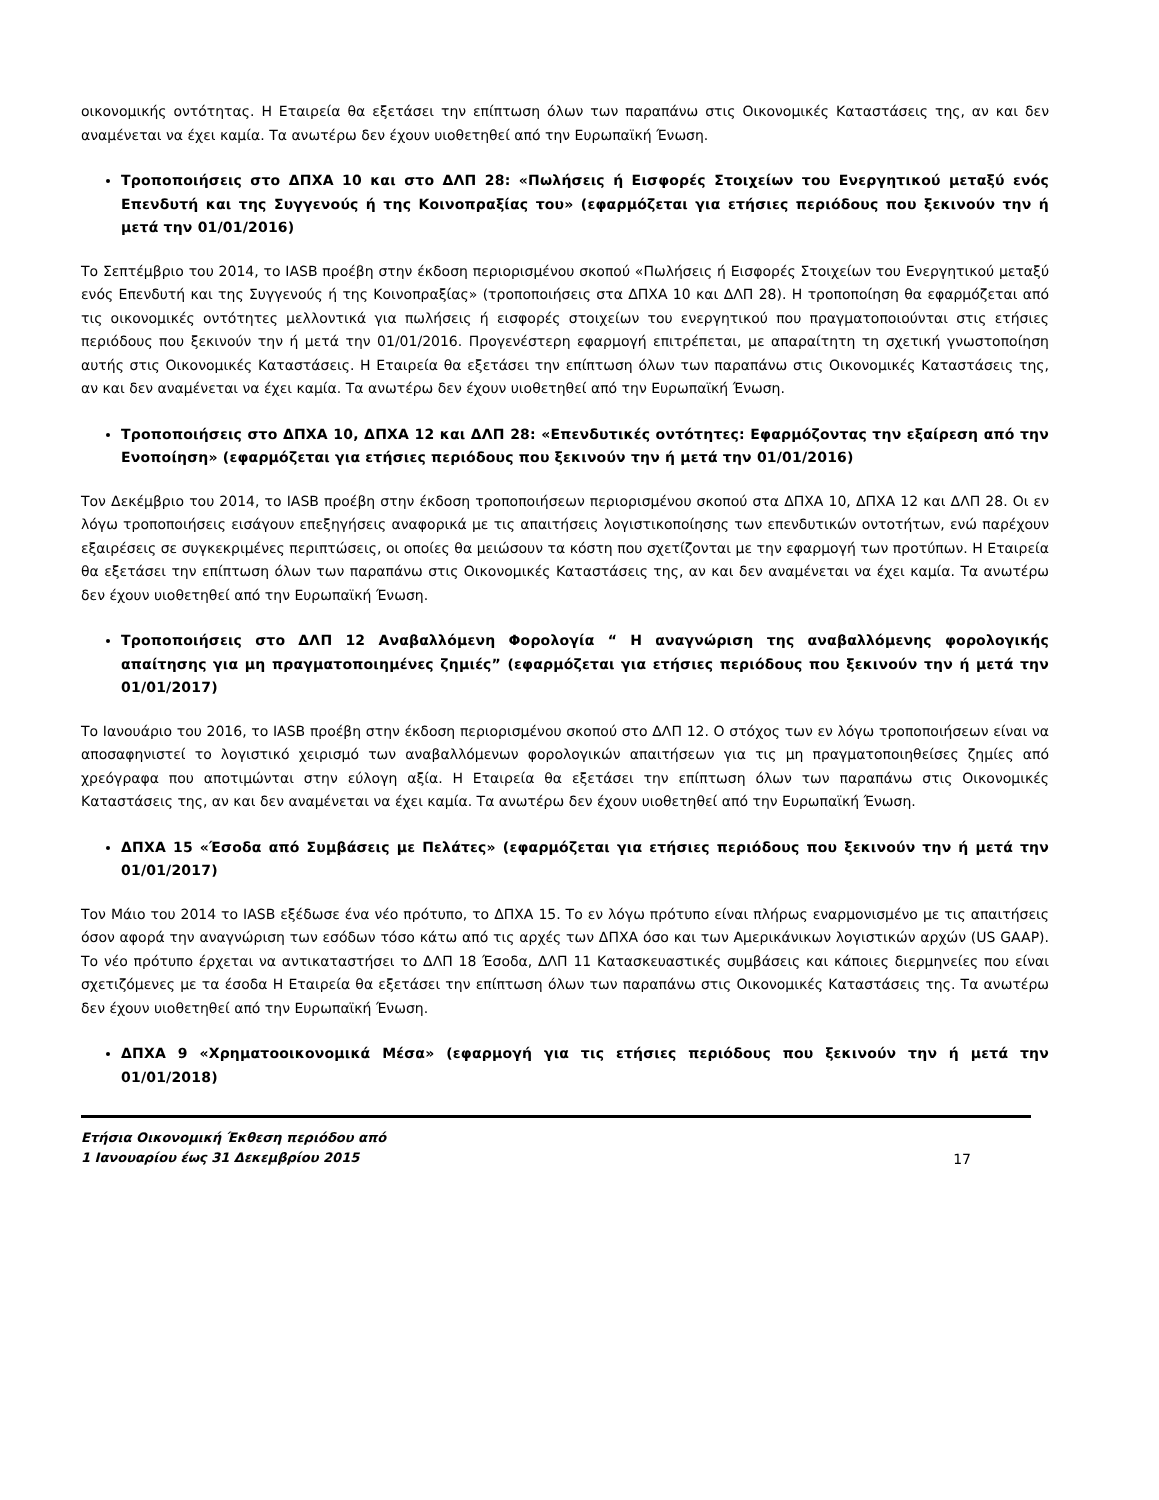οικονομικής οντότητας. Η Εταιρεία θα εξετάσει την επίπτωση όλων των παραπάνω στις Οικονομικές Καταστάσεις της, αν και δεν αναμένεται να έχει καμία. Τα ανωτέρω δεν έχουν υιοθετηθεί από την Ευρωπαϊκή Ένωση.
Τροποποιήσεις στο ΔΠΧΑ 10 και στο ΔΛΠ 28: «Πωλήσεις ή Εισφορές Στοιχείων του Ενεργητικού μεταξύ ενός Επενδυτή και της Συγγενούς ή της Κοινοπραξίας του» (εφαρμόζεται για ετήσιες περιόδους που ξεκινούν την ή μετά την 01/01/2016)
Το Σεπτέμβριο του 2014, το IASB προέβη στην έκδοση περιορισμένου σκοπού «Πωλήσεις ή Εισφορές Στοιχείων του Ενεργητικού μεταξύ ενός Επενδυτή και της Συγγενούς ή της Κοινοπραξίας» (τροποποιήσεις στα ΔΠΧΑ 10 και ΔΛΠ 28). Η τροποποίηση θα εφαρμόζεται από τις οικονομικές οντότητες μελλοντικά για πωλήσεις ή εισφορές στοιχείων του ενεργητικού που πραγματοποιούνται στις ετήσιες περιόδους που ξεκινούν την ή μετά την 01/01/2016. Προγενέστερη εφαρμογή επιτρέπεται, με απαραίτητη τη σχετική γνωστοποίηση αυτής στις Οικονομικές Καταστάσεις. Η Εταιρεία θα εξετάσει την επίπτωση όλων των παραπάνω στις Οικονομικές Καταστάσεις της, αν και δεν αναμένεται να έχει καμία. Τα ανωτέρω δεν έχουν υιοθετηθεί από την Ευρωπαϊκή Ένωση.
Τροποποιήσεις στο ΔΠΧΑ 10, ΔΠΧΑ 12 και ΔΛΠ 28: «Επενδυτικές οντότητες: Εφαρμόζοντας την εξαίρεση από την Ενοποίηση» (εφαρμόζεται για ετήσιες περιόδους που ξεκινούν την ή μετά την 01/01/2016)
Τον Δεκέμβριο του 2014, το IASB προέβη στην έκδοση τροποποιήσεων περιορισμένου σκοπού στα ΔΠΧΑ 10, ΔΠΧΑ 12 και ΔΛΠ 28. Οι εν λόγω τροποποιήσεις εισάγουν επεξηγήσεις αναφορικά με τις απαιτήσεις λογιστικοποίησης των επενδυτικών οντοτήτων, ενώ παρέχουν εξαιρέσεις σε συγκεκριμένες περιπτώσεις, οι οποίες θα μειώσουν τα κόστη που σχετίζονται με την εφαρμογή των προτύπων. Η Εταιρεία θα εξετάσει την επίπτωση όλων των παραπάνω στις Οικονομικές Καταστάσεις της, αν και δεν αναμένεται να έχει καμία. Τα ανωτέρω δεν έχουν υιοθετηθεί από την Ευρωπαϊκή Ένωση.
Τροποποιήσεις στο ΔΛΠ 12 Αναβαλλόμενη Φορολογία “ Η αναγνώριση της αναβαλλόμενης φορολογικής απαίτησης για μη πραγματοποιημένες ζημιές” (εφαρμόζεται για ετήσιες περιόδους που ξεκινούν την ή μετά την 01/01/2017)
Το Ιανουάριο του 2016, το IASB προέβη στην έκδοση περιορισμένου σκοπού στο ΔΛΠ 12. Ο στόχος των εν λόγω τροποποιήσεων είναι να αποσαφηνιστεί το λογιστικό χειρισμό των αναβαλλόμενων φορολογικών απαιτήσεων για τις μη πραγματοποιηθείσες ζημίες από χρεόγραφα που αποτιμώνται στην εύλογη αξία. Η Εταιρεία θα εξετάσει την επίπτωση όλων των παραπάνω στις Οικονομικές Καταστάσεις της, αν και δεν αναμένεται να έχει καμία. Τα ανωτέρω δεν έχουν υιοθετηθεί από την Ευρωπαϊκή Ένωση.
ΔΠΧΑ 15 «Έσοδα από Συμβάσεις με Πελάτες» (εφαρμόζεται για ετήσιες περιόδους που ξεκινούν την ή μετά την 01/01/2017)
Τον Μάιο του 2014 το IASB εξέδωσε ένα νέο πρότυπο, το ΔΠΧΑ 15. Το εν λόγω πρότυπο είναι πλήρως εναρμονισμένο με τις απαιτήσεις όσον αφορά την αναγνώριση των εσόδων τόσο κάτω από τις αρχές των ΔΠΧΑ όσο και των Αμερικάνικων λογιστικών αρχών (US GAAP). Το νέο πρότυπο έρχεται να αντικαταστήσει το ΔΛΠ 18 Έσοδα, ΔΛΠ 11 Κατασκευαστικές συμβάσεις και κάποιες διερμηνείες που είναι σχετιζόμενες με τα έσοδα Η Εταιρεία θα εξετάσει την επίπτωση όλων των παραπάνω στις Οικονομικές Καταστάσεις της. Τα ανωτέρω δεν έχουν υιοθετηθεί από την Ευρωπαϊκή Ένωση.
ΔΠΧΑ 9 «Χρηματοοικονομικά Μέσα» (εφαρμογή για τις ετήσιες περιόδους που ξεκινούν την ή μετά την 01/01/2018)
Ετήσια Οικονομική Έκθεση περιόδου από
1 Ιανουαρίου έως 31 Δεκεμβρίου 2015
17